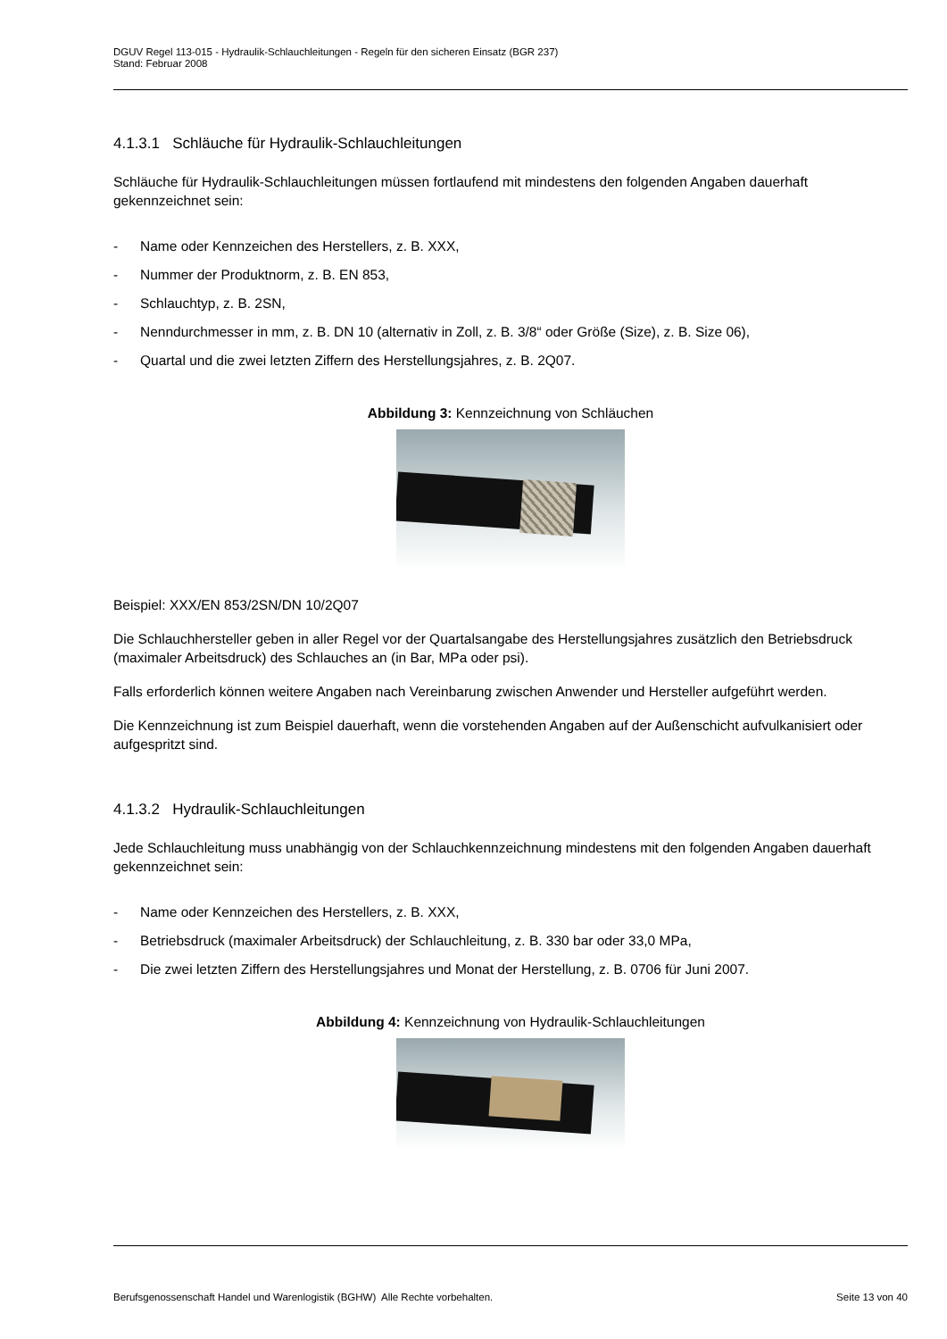DGUV Regel 113-015 - Hydraulik-Schlauchleitungen - Regeln für den sicheren Einsatz (BGR 237)
Stand: Februar 2008
4.1.3.1 Schläuche für Hydraulik-Schlauchleitungen
Schläuche für Hydraulik-Schlauchleitungen müssen fortlaufend mit mindestens den folgenden Angaben dauerhaft gekennzeichnet sein:
- Name oder Kennzeichen des Herstellers, z. B. XXX,
- Nummer der Produktnorm, z. B. EN 853,
- Schlauchtyp, z. B. 2SN,
- Nenndurchmesser in mm, z. B. DN 10 (alternativ in Zoll, z. B. 3/8“ oder Größe (Size), z. B. Size 06),
- Quartal und die zwei letzten Ziffern des Herstellungsjahres, z. B. 2Q07.
Abbildung 3: Kennzeichnung von Schläuchen
Beispiel: XXX/EN 853/2SN/DN 10/2Q07
Die Schlauchhersteller geben in aller Regel vor der Quartalsangabe des Herstellungsjahres zusätzlich den Betriebsdruck (maximaler Arbeitsdruck) des Schlauches an (in Bar, MPa oder psi).
Falls erforderlich können weitere Angaben nach Vereinbarung zwischen Anwender und Hersteller aufgeführt werden.
Die Kennzeichnung ist zum Beispiel dauerhaft, wenn die vorstehenden Angaben auf der Außenschicht aufvulkanisiert oder aufgespritzt sind.
4.1.3.2 Hydraulik-Schlauchleitungen
Jede Schlauchleitung muss unabhängig von der Schlauchkennzeichnung mindestens mit den folgenden Angaben dauerhaft gekennzeichnet sein:
- Name oder Kennzeichen des Herstellers, z. B. XXX,
- Betriebsdruck (maximaler Arbeitsdruck) der Schlauchleitung, z. B. 330 bar oder 33,0 MPa,
- Die zwei letzten Ziffern des Herstellungsjahres und Monat der Herstellung, z. B. 0706 für Juni 2007.
Abbildung 4: Kennzeichnung von Hydraulik-Schlauchleitungen
Berufsgenossenschaft Handel und Warenlogistik (BGHW) Alle Rechte vorbehalten. Seite 13 von 40